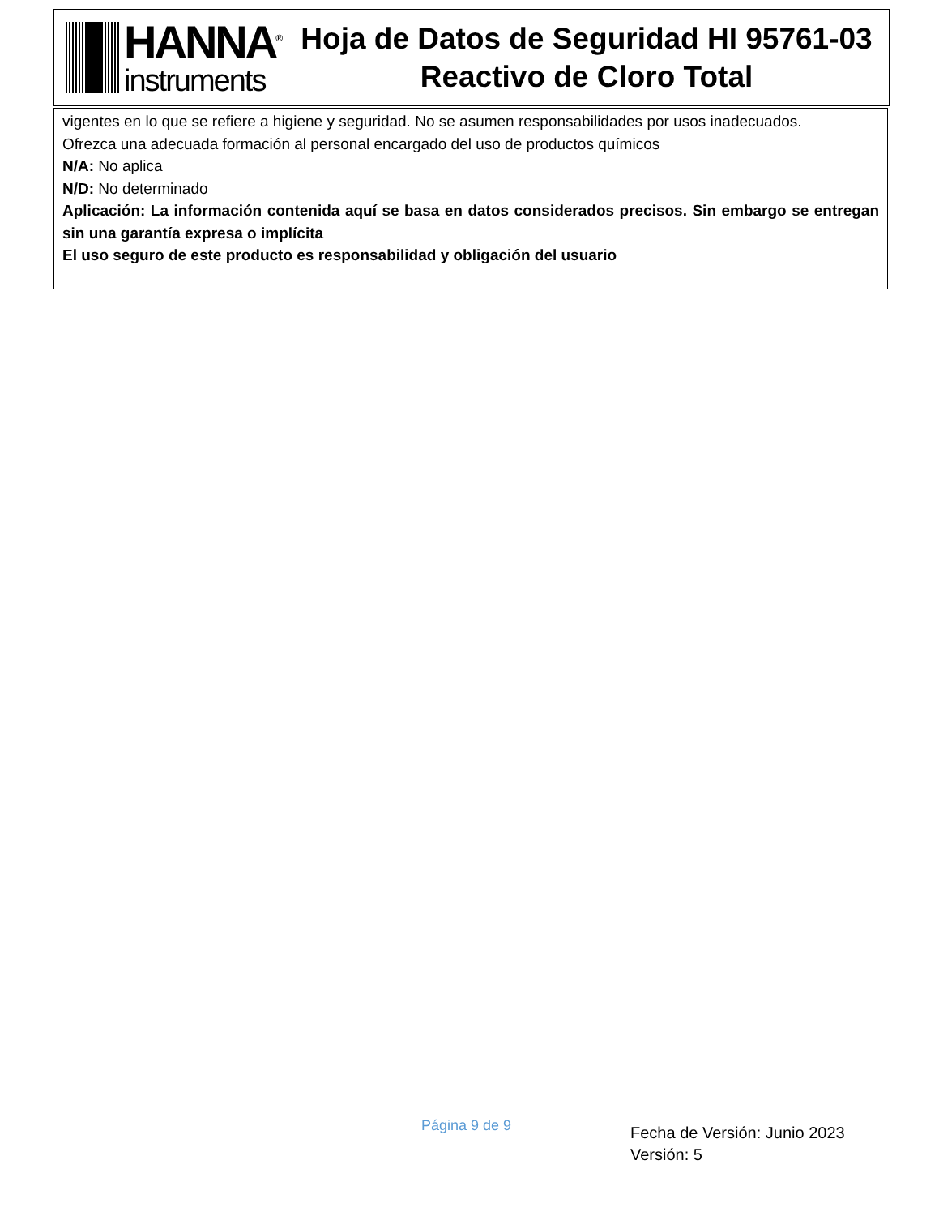HANNA<sup>®</sup>
instruments
Hoja de Datos de Seguridad HI 95761-03
Reactivo de Cloro Total
vigentes en lo que se refiere a higiene y seguridad. No se asumen responsabilidades por usos inadecuados.
Ofrezca una adecuada formación al personal encargado del uso de productos químicos
N/A: No aplica
N/D: No determinado
Aplicación: La información contenida aquí se basa en datos considerados precisos. Sin embargo se entregan sin una garantía expresa o implícita
El uso seguro de este producto es responsabilidad y obligación del usuario
Página 9 de 9
Fecha de Versión: Junio 2023
Versión: 5